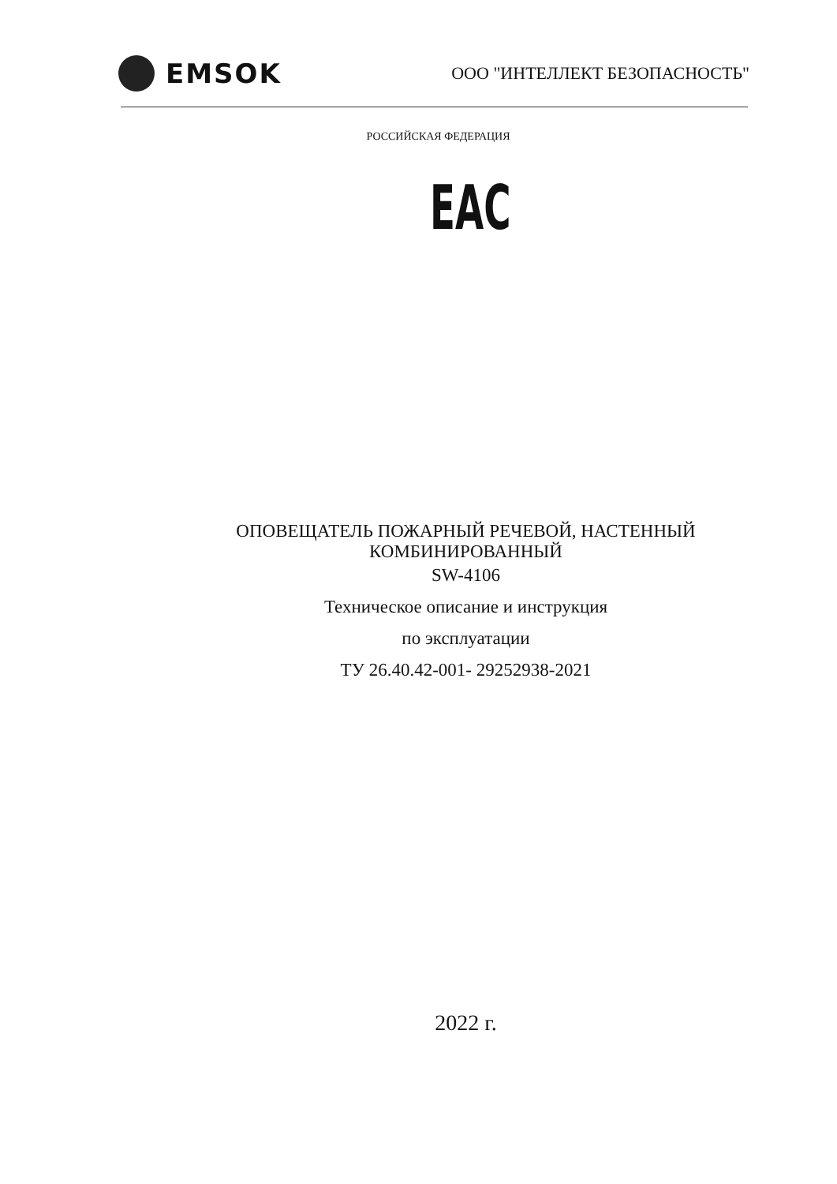EMSOK
ООО "ИНТЕЛЛЕКТ БЕЗОПАСНОСТЬ"
РОССИЙСКАЯ ФЕДЕРАЦИЯ
EAC
ОПОВЕЩАТЕЛЬ ПОЖАРНЫЙ РЕЧЕВОЙ, НАСТЕННЫЙ
КОМБИНИРОВАННЫЙ
SW-4106
Техническое описание и инструкция
по эксплуатации
ТУ 26.40.42-001- 29252938-2021
2022 г.